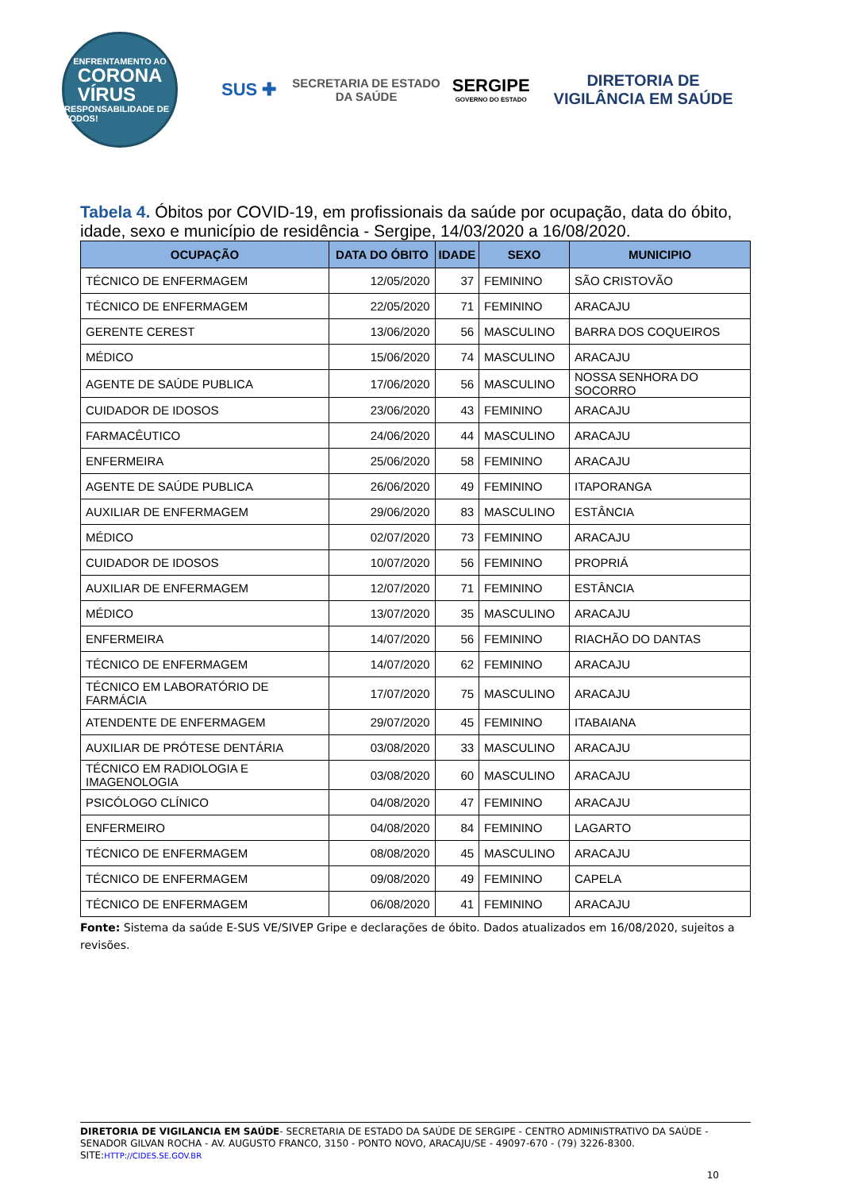ENFRENTAMENTO AO
CORONA
VÍRUS
RESPONSABILIDADE DE TODOS!
SUS ✚
SECRETARIA DE ESTADO
DA SAÚDE
SERGIPE
GOVERNO DO ESTADO
DIRETORIA DE
VIGILÂNCIA EM SAÚDE
Tabela 4. Óbitos por COVID-19, em profissionais da saúde por ocupação, data do óbito, idade, sexo e município de residência - Sergipe, 14/03/2020 a 16/08/2020.
| OCUPAÇÃO | DATA DO ÓBITO | IDADE | SEXO | MUNICIPIO |
| --- | --- | --- | --- | --- |
| TÉCNICO DE ENFERMAGEM | 12/05/2020 | 37 | FEMININO | SÃO CRISTOVÃO |
| TÉCNICO DE ENFERMAGEM | 22/05/2020 | 71 | FEMININO | ARACAJU |
| GERENTE CEREST | 13/06/2020 | 56 | MASCULINO | BARRA DOS COQUEIROS |
| MÉDICO | 15/06/2020 | 74 | MASCULINO | ARACAJU |
| AGENTE DE SAÚDE PUBLICA | 17/06/2020 | 56 | MASCULINO | NOSSA SENHORA DO SOCORRO |
| CUIDADOR DE IDOSOS | 23/06/2020 | 43 | FEMININO | ARACAJU |
| FARMACÊUTICO | 24/06/2020 | 44 | MASCULINO | ARACAJU |
| ENFERMEIRA | 25/06/2020 | 58 | FEMININO | ARACAJU |
| AGENTE DE SAÚDE PUBLICA | 26/06/2020 | 49 | FEMININO | ITAPORANGA |
| AUXILIAR DE ENFERMAGEM | 29/06/2020 | 83 | MASCULINO | ESTÂNCIA |
| MÉDICO | 02/07/2020 | 73 | FEMININO | ARACAJU |
| CUIDADOR DE IDOSOS | 10/07/2020 | 56 | FEMININO | PROPRIÁ |
| AUXILIAR DE ENFERMAGEM | 12/07/2020 | 71 | FEMININO | ESTÂNCIA |
| MÉDICO | 13/07/2020 | 35 | MASCULINO | ARACAJU |
| ENFERMEIRA | 14/07/2020 | 56 | FEMININO | RIACHÃO DO DANTAS |
| TÉCNICO DE ENFERMAGEM | 14/07/2020 | 62 | FEMININO | ARACAJU |
| TÉCNICO EM LABORATÓRIO DE FARMÁCIA | 17/07/2020 | 75 | MASCULINO | ARACAJU |
| ATENDENTE DE ENFERMAGEM | 29/07/2020 | 45 | FEMININO | ITABAIANA |
| AUXILIAR DE PRÓTESE DENTÁRIA | 03/08/2020 | 33 | MASCULINO | ARACAJU |
| TÉCNICO EM RADIOLOGIA E IMAGENOLOGIA | 03/08/2020 | 60 | MASCULINO | ARACAJU |
| PSICÓLOGO CLÍNICO | 04/08/2020 | 47 | FEMININO | ARACAJU |
| ENFERMEIRO | 04/08/2020 | 84 | FEMININO | LAGARTO |
| TÉCNICO DE ENFERMAGEM | 08/08/2020 | 45 | MASCULINO | ARACAJU |
| TÉCNICO DE ENFERMAGEM | 09/08/2020 | 49 | FEMININO | CAPELA |
| TÉCNICO DE ENFERMAGEM | 06/08/2020 | 41 | FEMININO | ARACAJU |
Fonte: Sistema da saúde E-SUS VE/SIVEP Gripe e declarações de óbito. Dados atualizados em 16/08/2020, sujeitos a revisões.
DIRETORIA DE VIGILANCIA EM SAÚDE- SECRETARIA DE ESTADO DA SAÚDE DE SERGIPE - CENTRO ADMINISTRATIVO DA SAÚDE - SENADOR GILVAN ROCHA - AV. AUGUSTO FRANCO, 3150 - PONTO NOVO, ARACAJU/SE - 49097-670 - (79) 3226-8300. SITE:HTTP://CIDES.SE.GOV.BR
10